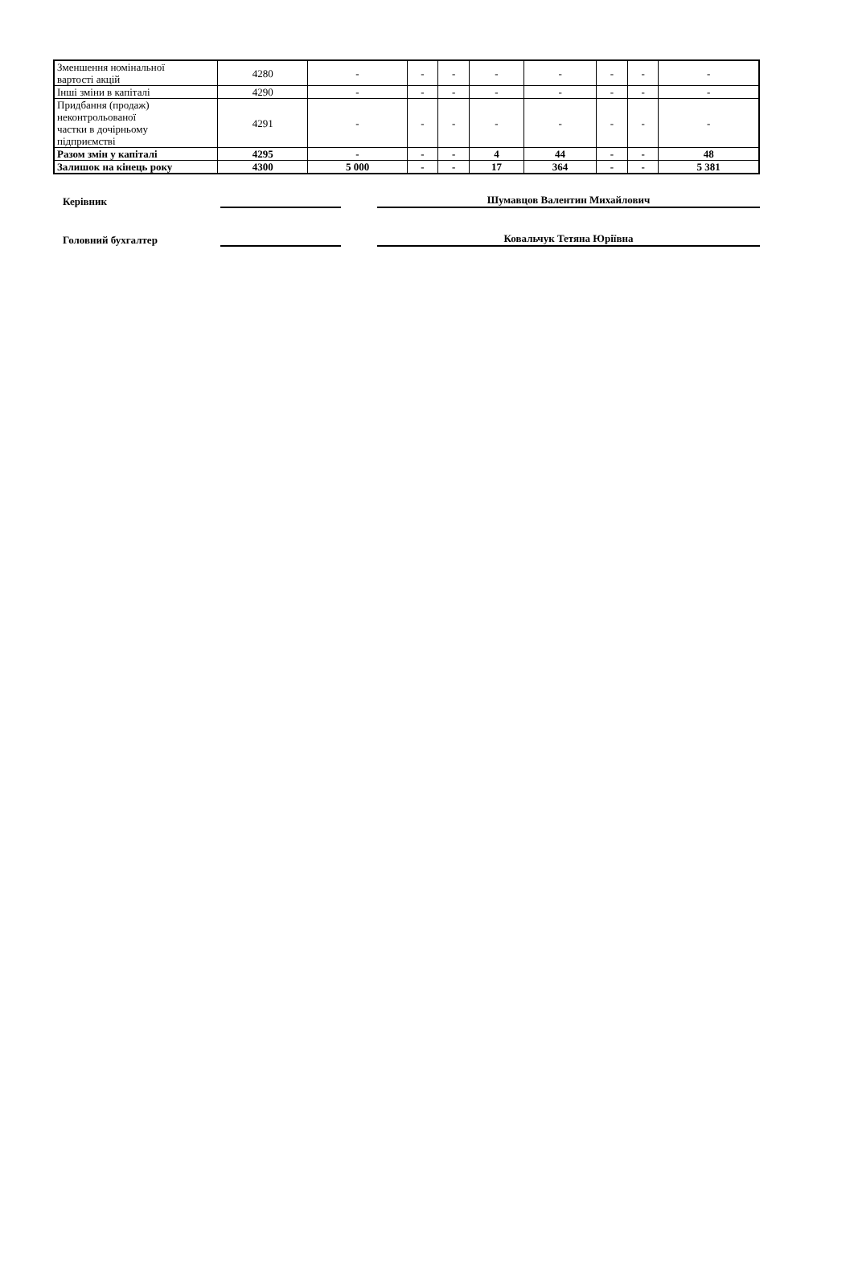| Зменшення номінальної вартості акцій | 4280 | - | - | - | - | - | - | - | - |
| Інші зміни в капіталі | 4290 | - | - | - | - | - | - | - | - |
| Придбання (продаж) неконтрольованої частки в дочірньому підприємстві | 4291 | - | - | - | - | - | - | - | - |
| Разом змін у капіталі | 4295 | - | - | - | 4 | 44 | - | - | 48 |
| Залишок на кінець року | 4300 | 5 000 | - | - | 17 | 364 | - | - | 5 381 |
Керівник
Шумавцов Валентин Михайлович
Головний бухгалтер
Ковальчук Тетяна Юріївна